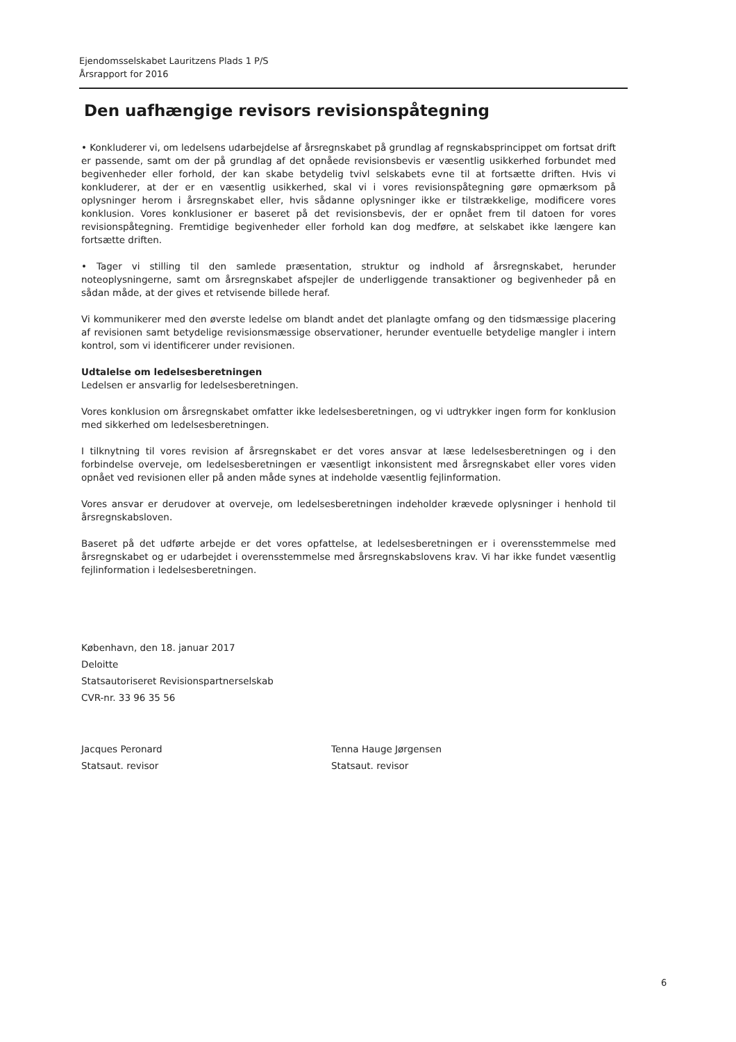Ejendomsselskabet Lauritzens Plads 1 P/S
Årsrapport for 2016
Den uafhængige revisors revisionspåtegning
• Konkluderer vi, om ledelsens udarbejdelse af årsregnskabet på grundlag af regnskabsprincippet om fortsat drift er passende, samt om der på grundlag af det opnåede revisionsbevis er væsentlig usikkerhed forbundet med begivenheder eller forhold, der kan skabe betydelig tvivl selskabets evne til at fortsætte driften. Hvis vi konkluderer, at der er en væsentlig usikkerhed, skal vi i vores revisionspåtegning gøre opmærksom på oplysninger herom i årsregnskabet eller, hvis sådanne oplysninger ikke er tilstrækkelige, modificere vores konklusion. Vores konklusioner er baseret på det revisionsbevis, der er opnået frem til datoen for vores revisionspåtegning. Fremtidige begivenheder eller forhold kan dog medføre, at selskabet ikke længere kan fortsætte driften.
• Tager vi stilling til den samlede præsentation, struktur og indhold af årsregnskabet, herunder noteoplysningerne, samt om årsregnskabet afspejler de underliggende transaktioner og begivenheder på en sådan måde, at der gives et retvisende billede heraf.
Vi kommunikerer med den øverste ledelse om blandt andet det planlagte omfang og den tidsmæssige placering af revisionen samt betydelige revisionsmæssige observationer, herunder eventuelle betydelige mangler i intern kontrol, som vi identificerer under revisionen.
Udtalelse om ledelsesberetningen
Ledelsen er ansvarlig for ledelsesberetningen.
Vores konklusion om årsregnskabet omfatter ikke ledelsesberetningen, og vi udtrykker ingen form for konklusion med sikkerhed om ledelsesberetningen.
I tilknytning til vores revision af årsregnskabet er det vores ansvar at læse ledelsesberetningen og i den forbindelse overveje, om ledelsesberetningen er væsentligt inkonsistent med årsregnskabet eller vores viden opnået ved revisionen eller på anden måde synes at indeholde væsentlig fejlinformation.
Vores ansvar er derudover at overveje, om ledelsesberetningen indeholder krævede oplysninger i henhold til årsregnskabsloven.
Baseret på det udførte arbejde er det vores opfattelse, at ledelsesberetningen er i overensstemmelse med årsregnskabet og er udarbejdet i overensstemmelse med årsregnskabslovens krav. Vi har ikke fundet væsentlig fejlinformation i ledelsesberetningen.
København, den 18. januar 2017
Deloitte
Statsautoriseret Revisionspartnerselskab
CVR-nr. 33 96 35 56
Jacques Peronard
Statsaut. revisor
Tenna Hauge Jørgensen
Statsaut. revisor
6